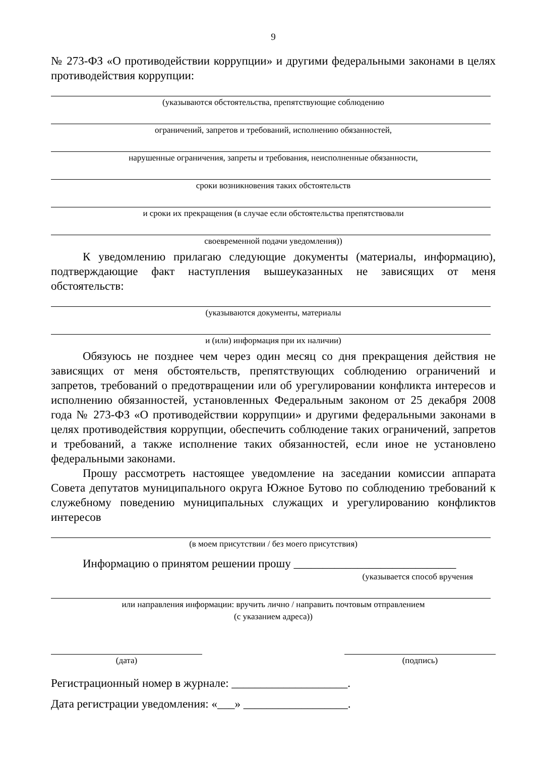9
№ 273-ФЗ «О противодействии коррупции» и другими федеральными законами в целях противодействия коррупции:
(указываются обстоятельства, препятствующие соблюдению
ограничений, запретов и требований, исполнению обязанностей,
нарушенные ограничения, запреты и требования, неисполненные обязанности,
сроки возникновения таких обстоятельств
и сроки их прекращения (в случае если обстоятельства препятствовали
своевременной подачи уведомления))
К уведомлению прилагаю следующие документы (материалы, информацию), подтверждающие факт наступления вышеуказанных не зависящих от меня обстоятельств:
(указываются документы, материалы
и (или) информация при их наличии)
Обязуюсь не позднее чем через один месяц со дня прекращения действия не зависящих от меня обстоятельств, препятствующих соблюдению ограничений и запретов, требований о предотвращении или об урегулировании конфликта интересов и исполнению обязанностей, установленных Федеральным законом от 25 декабря 2008 года № 273-ФЗ «О противодействии коррупции» и другими федеральными законами в целях противодействия коррупции, обеспечить соблюдение таких ограничений, запретов и требований, а также исполнение таких обязанностей, если иное не установлено федеральными законами.
Прошу рассмотреть настоящее уведомление на заседании комиссии аппарата Совета депутатов муниципального округа Южное Бутово по соблюдению требований к служебному поведению муниципальных служащих и урегулированию конфликтов интересов
(в моем присутствии / без моего присутствия)
Информацию о принятом решении прошу ____________________________
(указывается способ вручения
или направления информации: вручить лично / направить почтовым отправлением
(с указанием адреса))
(дата) (подпись)
Регистрационный номер в журнале: ____________________.
Дата регистрации уведомления: «___» __________________.